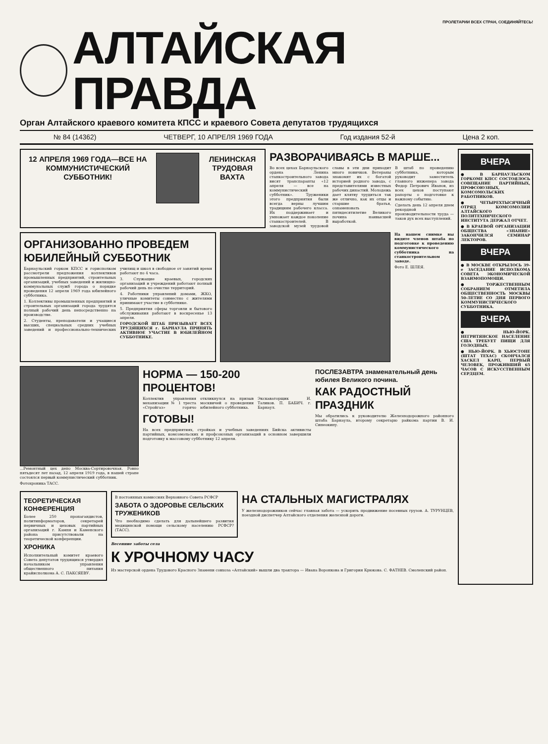ПРОЛЕТАРИИ ВСЕХ СТРАН, СОЕДИНЯЙТЕСЬ!
АЛТАЙСКАЯ ПРАВДА
Орган Алтайского краевого комитета КПСС и краевого Совета депутатов трудящихся
№ 84 (14362) ЧЕТВЕРГ, 10 АПРЕЛЯ 1969 ГОДА Год издания 52-й Цена 2 коп.
12 АПРЕЛЯ 1969 ГОДА—ВСЕ НА КОММУНИСТИЧЕСКИЙ СУББОТНИК!
ЛЕНИНСКАЯ ТРУДОВАЯ ВАХТА
РАЗВОРАЧИВАЯСЬ В МАРШЕ...
Во всех цехах Барнаульского ордена Ленина станкостроительного завода висят транспаранты «12 апреля — все на коммунистический субботник». Труженики этого предприятия были всегда верны лучшим традициям рабочего класса. Их поддерживает и умножает каждое поколение станкостроителей. В заводской музей трудовой славы в эти дни приходит много новичков. Ветераны знакомят их с богатой историей родного завода, с представителями известных рабочих династий. Молодежь дает клятву трудиться так же отлично, как их отцы и старшие братья, ознаменовать пятидесятилетие Великого почина наивысшей выработкой.
В штаб по проведению субботника, которым руководит заместитель главного инженера завода Федор Петрович Иванов, из всех цехов поступают рапорты о подготовке к важному событию.
Сделать день 12 апреля днем рекордной производительности труда — таков дух всех выступлений.
ОРГАНИЗОВАННО ПРОВЕДЕМ ЮБИЛЕЙНЫЙ СУББОТНИК
Барнаульский горком КПСС и горисполком рассмотрели предложения коллективов промышленных предприятий, строительных организаций, учебных заведений и жилищно-коммунальных служб города о порядке проведения 12 апреля 1969 года юбилейного субботника.
1. Коллективы промышленных предприятий и строительных организаций города трудятся полный рабочий день непосредственно на производстве.
2. Студенты, преподаватели и учащиеся высших, специальных средних учебных заведений и профессионально-технических училищ и школ в свободное от занятий время работают по 4 часа.
3. Служащие краевых, городских организаций и учреждений работают полный рабочий день по очистке территорий.
4. Работники управлений домами, ЖКО, уличные комитеты совместно с жителями принимают участие в субботнике.
5. Предприятия сферы торговли и бытового обслуживания работают в воскресенье 13 апреля.
ГОРОДСКОЙ ШТАБ ПРИЗЫВАЕТ ВСЕХ ТРУДЯЩИХСЯ г. БАРНАУЛА ПРИНЯТЬ АКТИВНОЕ УЧАСТИЕ В ЮБИЛЕЙНОМ СУББОТНИКЕ.
На нашем снимке вы видите членов штаба по подготовке к проведению коммунистического субботника на станкостроительном заводе.
Фото Е. ШЛЕЯ.
...Ремонтный цех депо Москва-Сортировочная. Ровно пятьдесят лет назад, 12 апреля 1919 года, в нашей стране состоялся первый коммунистический субботник.
Фотохроника ТАСС.
НОРМА — 150-200 ПРОЦЕНТОВ!
Коллектив управления механизации № 1 треста «Стройгаз» горячо откликнулся на призыв москвичей о проведении юбилейного субботника.
Экскаваторщик И. Таликов. П. БАБИЧ. г. Барнаул.
ГОТОВЫ!
На всех предприятиях, стройках и учебных заведениях Бийска активисты партийных, комсомольских и профсоюзных организаций в основном завершили подготовку к массовому субботнику 12 апреля.
ПОСЛЕЗАВТРА знаменательный день юбилея Великого почина.
КАК РАДОСТНЫЙ ПРАЗДНИК
Мы обратились к руководителю Железнодорожного районного штаба Барнаула, второму секретарю райкома партии В. И. Синеокину.
ТЕОРЕТИЧЕСКАЯ КОНФЕРЕНЦИЯ
Более 250 пропагандистов, политинформаторов, секретарей первичных и цеховых партийных организаций г. Камня и Каменского района присутствовали на теоретической конференции.
ХРОНИКА
Исполнительный комитет краевого Совета депутатов трудящихся утвердил начальником управления общественного питания крайисполкома А. С. ПАКСЯЕВУ.
В постоянных комиссиях Верховного Совета РСФСР
ЗАБОТА О ЗДОРОВЬЕ СЕЛЬСКИХ ТРУЖЕНИКОВ
Что необходимо сделать для дальнейшего развития медицинской помощи сельскому населению РСФСР? (ТАСС).
НА СТАЛЬНЫХ МАГИСТРАЛЯХ
У железнодорожников сейчас главная забота — ускорить продвижение посевных грузов. А. ТУРУНЦЕВ, поездной диспетчер Алтайского отделения железной дороги.
Весенние заботы села
К УРОЧНОМУ ЧАСУ
Из мастерской ордена Трудового Красного Знамени совхоза «Алтайский» вышли два трактора — Ивана Воронкова и Григория Крюкова. С. ФАТНЕВ. Смоленский район.
ВЧЕРА
● В БАРНАУЛЬСКОМ ГОРКОМЕ КПСС СОСТОЯЛОСЬ СОВЕЩАНИЕ ПАРТИЙНЫХ, ПРОФСОЮЗНЫХ, КОМСОМОЛЬСКИХ РАБОТНИКОВ.
● ЧЕТЫРЕХТЫСЯЧНЫЙ ОТРЯД КОМСОМОЛИИ АЛТАЙСКОГО ПОЛИТЕХНИЧЕСКОГО ИНСТИТУТА ДЕРЖАЛ ОТЧЕТ.
● В КРАЕВОЙ ОРГАНИЗАЦИИ ОБЩЕСТВА «ЗНАНИЕ» ЗАКОНЧИЛСЯ СЕМИНАР ЛЕКТОРОВ.
ВЧЕРА
● В МОСКВЕ ОТКРЫЛОСЬ 39-е ЗАСЕДАНИЕ ИСПОЛКОМА СОВЕТА ЭКОНОМИЧЕСКОЙ ВЗАИМОПОМОЩИ.
● ТОРЖЕСТВЕННЫМ СОБРАНИЕМ ОТМЕТИЛА ОБЩЕСТВЕННОСТЬ МОСКВЫ 50-ЛЕТИЕ СО ДНЯ ПЕРВОГО КОММУНИСТИЧЕСКОГО СУББОТНИКА.
ВЧЕРА
● НЬЮ-ЙОРК. НЕГРИТЯНСКОЕ НАСЕЛЕНИЕ США ТРЕБУЕТ ПИЩИ ДЛЯ ГОЛОДНЫХ.
● НЬЮ-ЙОРК. В ХЬЮСТОНЕ (ШТАТ ТЕХАС) СКОНЧАЛСЯ ХАСКЕЛ КАРП, ПЕРВЫЙ ЧЕЛОВЕК, ПРОЖИВШИЙ 65 ЧАСОВ С ИСКУССТВЕННЫМ СЕРДЦЕМ.